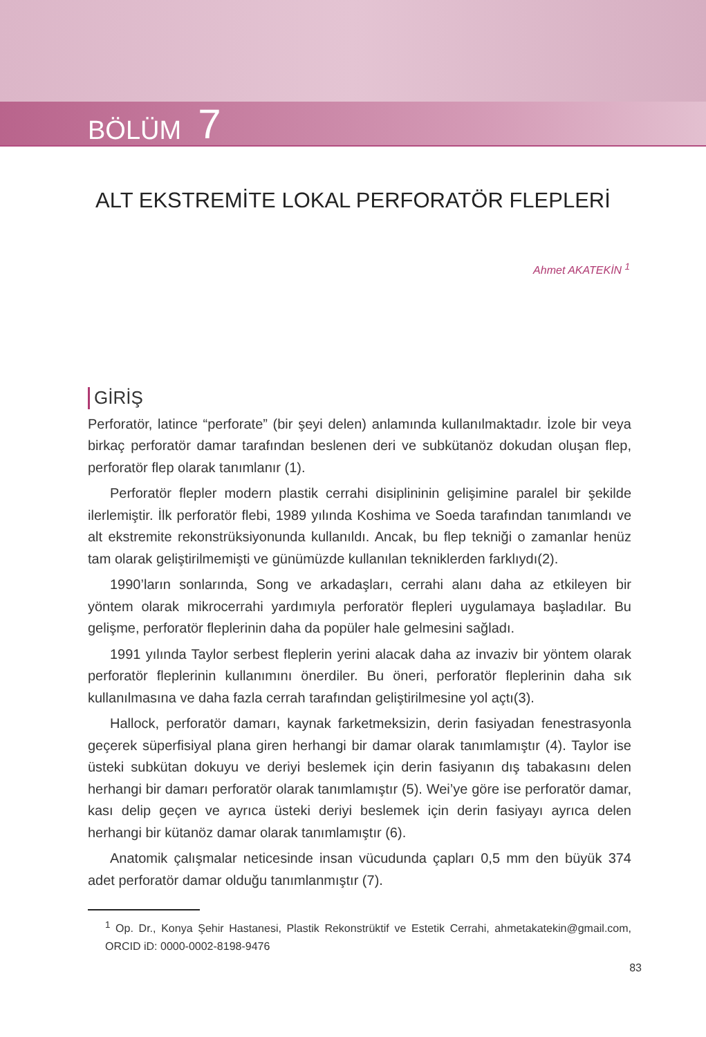BÖLÜM 7
ALT EKSTREMİTE LOKAL PERFORATÖR FLEPLERİ
Ahmet AKATEKİN <sup>1</sup>
GİRİŞ
Perforatör, latince “perforate” (bir şeyi delen) anlamında kullanılmaktadır. İzole bir veya birkaç perforatör damar tarafından beslenen deri ve subkütanöz dokudan oluşan flep, perforatör flep olarak tanımlanır (1).
Perforatör flepler modern plastik cerrahi disiplininin gelişimine paralel bir şekilde ilerlemiştir. İlk perforatör flebi, 1989 yılında Koshima ve Soeda tarafından tanımlandı ve alt ekstremite rekonstrüksiyonunda kullanıldı. Ancak, bu flep tekniği o zamanlar henüz tam olarak geliştirilmemişti ve günümüzde kullanılan tekniklerden farklıydı(2).
1990’ların sonlarında, Song ve arkadaşları, cerrahi alanı daha az etkileyen bir yöntem olarak mikrocerrahi yardımıyla perforatör flepleri uygulamaya başladılar. Bu gelişme, perforatör fleplerinin daha da popüler hale gelmesini sağladı.
1991 yılında Taylor serbest fleplerin yerini alacak daha az invaziv bir yöntem olarak perforatör fleplerinin kullanımını önerdiler. Bu öneri, perforatör fleplerinin daha sık kullanılmasına ve daha fazla cerrah tarafından geliştirilmesine yol açtı(3).
Hallock, perforatör damarı, kaynak farketmeksizin, derin fasiyadan fenestrasyonla geçerek süperfisiyal plana giren herhangi bir damar olarak tanımlamıştır (4). Taylor ise üsteki subkütan dokuyu ve deriyi beslemek için derin fasiyanın dış tabakasını delen herhangi bir damarı perforatör olarak tanımlamıştır (5). Wei’ye göre ise perforatör damar, kası delip geçen ve ayrıca üsteki deriyi beslemek için derin fasiyayı ayrıca delen herhangi bir kütanöz damar olarak tanımlamıştır (6).
Anatomik çalışmalar neticesinde insan vücudunda çapları 0,5 mm den büyük 374 adet perforatör damar olduğu tanımlanmıştır (7).
<sup>1</sup> Op. Dr., Konya Şehir Hastanesi, Plastik Rekonstrüktif ve Estetik Cerrahi, ahmetakatekin@gmail.com, ORCID iD: 0000-0002-8198-9476
83